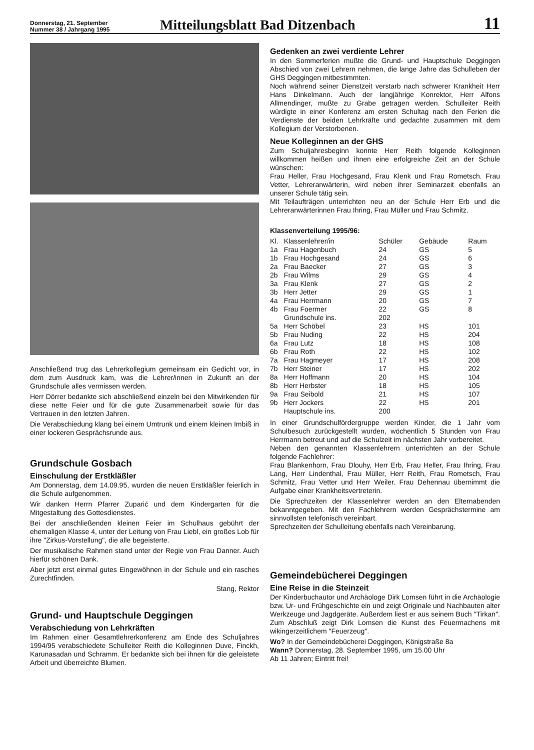Donnerstag, 21. September
Nummer 38 / Jahrgang 1995
Mitteilungsblatt Bad Ditzenbach
11
Anschließend trug das Lehrerkollegium gemeinsam ein Gedicht vor, in dem zum Ausdruck kam, was die Lehrer/innen in Zukunft an der Grundschule alles vermissen werden.
Herr Dörrer bedankte sich abschließend einzeln bei den Mitwirkenden für diese nette Feier und für die gute Zusammenarbeit sowie für das Vertrauen in den letzten Jahren.
Die Verabschiedung klang bei einem Umtrunk und einem kleinen Imbiß in einer lockeren Gesprächsrunde aus.
Grundschule Gosbach
Einschulung der Erstkläßler
Am Donnerstag, dem 14.09.95, wurden die neuen Erstkläßler feierlich in die Schule aufgenommen.
Wir danken Herrn Pfarrer Zuparić und dem Kindergarten für die Mitgestaltung des Gottesdienstes.
Bei der anschließenden kleinen Feier im Schulhaus gebührt der ehemaligen Klasse 4, unter der Leitung von Frau Liebl, ein großes Lob für ihre "Zirkus-Vorstellung", die alle begeisterte.
Der musikalische Rahmen stand unter der Regie von Frau Danner. Auch hierfür schönen Dank.
Aber jetzt erst einmal gutes Eingewöhnen in der Schule und ein rasches Zurechtfinden.
Stang, Rektor
Grund- und Hauptschule Deggingen
Verabschiedung von Lehrkräften
Im Rahmen einer Gesamtlehrerkonferenz am Ende des Schuljahres 1994/95 verabschiedete Schulleiter Reith die Kolleginnen Duve, Finckh, Karunasadan und Schramm. Er bedankte sich bei ihnen für die geleistete Arbeit und überreichte Blumen.
Gedenken an zwei verdiente Lehrer
In den Sommerferien mußte die Grund- und Hauptschule Deggingen Abschied von zwei Lehrern nehmen, die lange Jahre das Schulleben der GHS Deggingen mitbestimmten.
Noch während seiner Dienstzeit verstarb nach schwerer Krankheit Herr Hans Dinkelmann. Auch der langjährige Konrektor, Herr Alfons Allmendinger, mußte zu Grabe getragen werden. Schulleiter Reith würdigte in einer Konferenz am ersten Schultag nach den Ferien die Verdienste der beiden Lehrkräfte und gedachte zusammen mit dem Kollegium der Verstorbenen.
Neue Kolleginnen an der GHS
Zum Schuljahresbeginn konnte Herr Reith folgende Kolleginnen willkommen heißen und ihnen eine erfolgreiche Zeit an der Schule wünschen:
Frau Heller, Frau Hochgesand, Frau Klenk und Frau Rometsch. Frau Vetter, Lehreranwärterin, wird neben ihrer Seminarzeit ebenfalls an unserer Schule tätig sein.
Mit Teilaufträgen unterrichten neu an der Schule Herr Erb und die Lehreranwärterinnen Frau Ihring, Frau Müller und Frau Schmitz.
Klassenverteilung 1995/96:
| Kl. | Klassenlehrer/in | Schüler | Gebäude | Raum |
| --- | --- | --- | --- | --- |
| 1a | Frau Hagenbuch | 24 | GS | 5 |
| 1b | Frau Hochgesand | 24 | GS | 6 |
| 2a | Frau Baecker | 27 | GS | 3 |
| 2b | Frau Wilms | 29 | GS | 4 |
| 3a | Frau Klenk | 27 | GS | 2 |
| 3b | Herr Jetter | 29 | GS | 1 |
| 4a | Frau Herrmann | 20 | GS | 7 |
| 4b | Frau Foermer | 22 | GS | 8 |
| | Grundschule ins. | 202 | | |
| 5a | Herr Schöbel | 23 | HS | 101 |
| 5b | Frau Nuding | 22 | HS | 204 |
| 6a | Frau Lutz | 18 | HS | 108 |
| 6b | Frau Roth | 22 | HS | 102 |
| 7a | Frau Hagmeyer | 17 | HS | 208 |
| 7b | Herr Steiner | 17 | HS | 202 |
| 8a | Herr Hoffmann | 20 | HS | 104 |
| 8b | Herr Herbster | 18 | HS | 105 |
| 9a | Frau Seibold | 21 | HS | 107 |
| 9b | Herr Jockers | 22 | HS | 201 |
| | Hauptschule ins. | 200 | | |
In einer Grundschulfördergruppe werden Kinder, die 1 Jahr vom Schulbesuch zurückgestellt wurden, wöchentlich 5 Stunden von Frau Herrmann betreut und auf die Schulzeit im nächsten Jahr vorbereitet.
Neben den genannten Klassenlehrern unterrichten an der Schule folgende Fachlehrer:
Frau Blankenhorn, Frau Dlouhy, Herr Erb, Frau Heller, Frau Ihring, Frau Lang, Herr Lindenthal, Frau Müller, Herr Reith, Frau Rometsch, Frau Schmitz, Frau Vetter und Herr Weiler. Frau Dehennau übernimmt die Aufgabe einer Krankheitsvertreterin.
Die Sprechzeiten der Klassenlehrer werden an den Elternabenden bekanntgegeben. Mit den Fachlehrern werden Gesprächstermine am sinnvollsten telefonisch vereinbart.
Sprechzeiten der Schulleitung ebenfalls nach Vereinbarung.
Gemeindebücherei Deggingen
Eine Reise in die Steinzeit
Der Kinderbuchautor und Archäologe Dirk Lomsen führt in die Archäologie bzw. Ur- und Frühgeschichte ein und zeigt Originale und Nachbauten alter Werkzeuge und Jagdgeräte. Außerdem liest er aus seinem Buch "Tirkan". Zum Abschluß zeigt Dirk Lomsen die Kunst des Feuermachens mit wikingerzeitlichem "Feuerzeug".
Wo? In der Gemeindebücherei Deggingen, Königstraße 8a
Wann? Donnerstag, 28. September 1995, um 15.00 Uhr
Ab 11 Jahren; Eintritt frei!